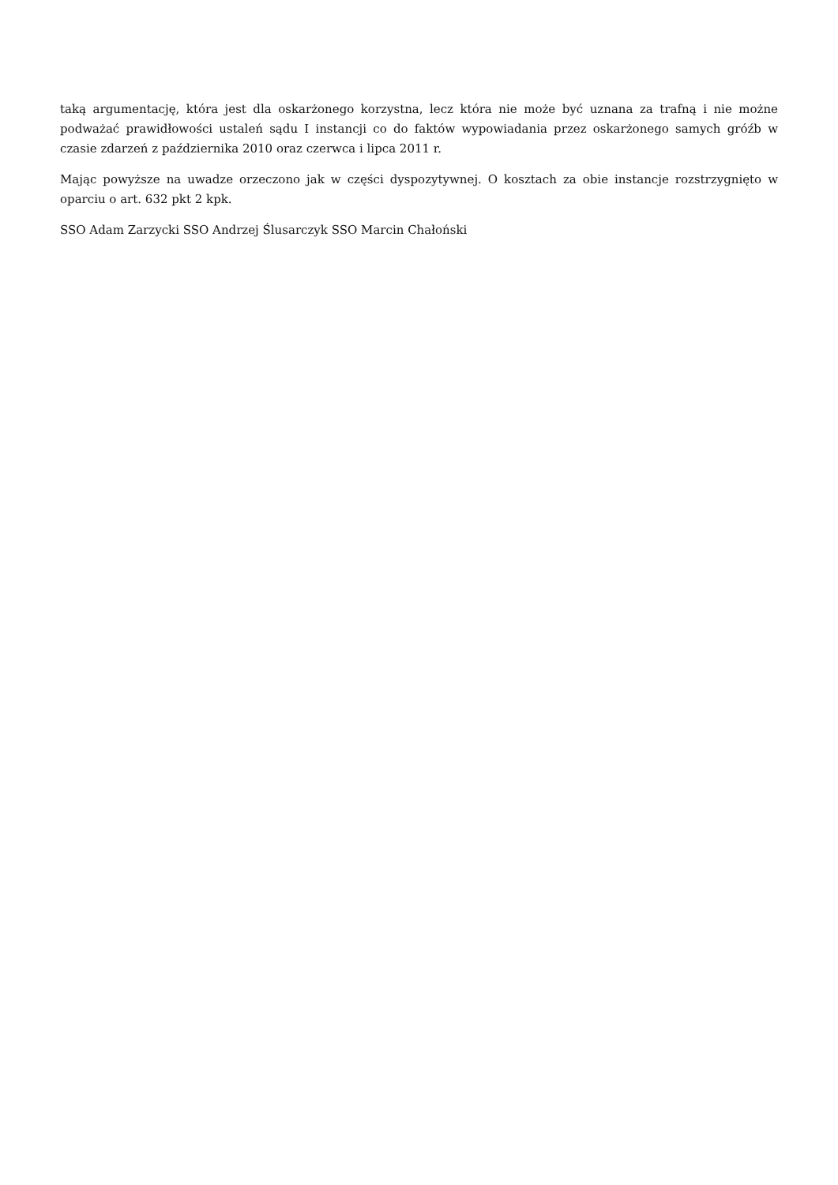taką argumentację, która jest dla oskarżonego korzystna, lecz która nie może być uznana za trafną i nie możne podważać prawidłowości ustaleń sądu I instancji co do faktów wypowiadania przez oskarżonego samych gróźb w czasie zdarzeń z października 2010 oraz czerwca i lipca 2011 r.
Mając powyższe na uwadze orzeczono jak w części dyspozytywnej. O kosztach za obie instancje rozstrzygnięto w oparciu o art. 632 pkt 2 kpk.
SSO Adam Zarzycki SSO Andrzej Ślusarczyk SSO Marcin Chałoński